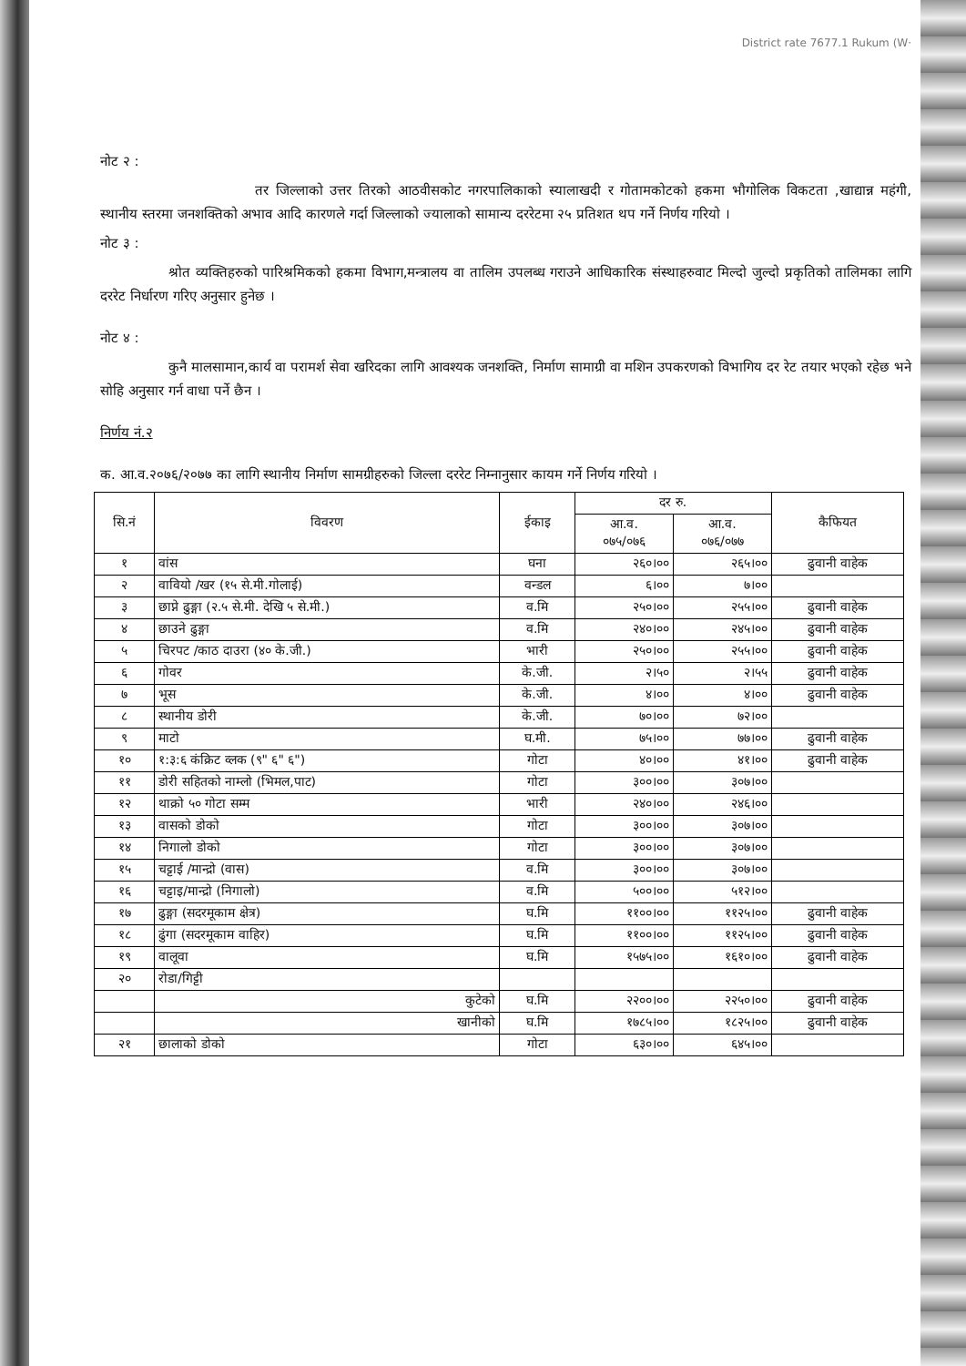District rate 7677.1 Rukum (W·
नोट २ :
तर जिल्लाको उत्तर तिरको आठवीसकोट नगरपालिकाको स्यालाखदी र गोतामकोटको हकमा भौगोलिक विकटता ,खाद्यान्न महंगी, स्थानीय स्तरमा जनशक्तिको अभाव आदि कारणले गर्दा जिल्लाको ज्यालाको सामान्य दररेटमा २५ प्रतिशत थप गर्ने निर्णय गरियो ।
नोट ३ :
श्रोत व्यक्तिहरुको पारिश्रमिकको हकमा विभाग,मन्त्रालय वा तालिम उपलब्ध गराउने आधिकारिक संस्थाहरुवाट मिल्दो जुल्दो प्रकृतिको तालिमका लागि दररेट निर्धारण गरिए अनुसार हुनेछ ।
नोट ४ :
कुनै मालसामान,कार्य वा परामर्श सेवा खरिदका लागि आवश्यक जनशक्ति, निर्माण सामाग्री वा मशिन उपकरणको विभागिय दर रेट तयार भएको रहेछ भने सोहि अनुसार गर्न वाधा पर्ने छैन ।
निर्णय नं.२
क. आ.व.२०७६/२०७७ का लागि स्थानीय निर्माण सामग्रीहरुको जिल्ला दररेट निम्नानुसार कायम गर्ने निर्णय गरियो ।
| सि.नं | विवरण | ईकाइ | दर रु. | | कैफियत |
| --- | --- | --- | --- | --- | --- |
| | | | आ.व. ०७५/०७६ | आ.व. ०७६/०७७ | |
| १ | वांस | घना | २६०।०० | २६५।०० | ढुवानी वाहेक |
| २ | वावियो /खर (१५ से.मी.गोलाई) | वन्डल | ६।०० | ७।०० | |
| ३ | छाप्ने ढुङ्गा (२.५ से.मी. देखि ५ से.मी.) | व.मि | २५०।०० | २५५।०० | ढुवानी वाहेक |
| ४ | छाउने ढुङ्गा | व.मि | २४०।०० | २४५।०० | ढुवानी वाहेक |
| ५ | चिरपट /काठ दाउरा (४० के.जी.) | भारी | २५०।०० | २५५।०० | ढुवानी वाहेक |
| ६ | गोवर | के.जी. | २।५० | २।५५ | ढुवानी वाहेक |
| ७ | भूस | के.जी. | ४।०० | ४।०० | ढुवानी वाहेक |
| ८ | स्थानीय डोरी | के.जी. | ७०।०० | ७२।०० | |
| ९ | माटो | घ.मी. | ७५।०० | ७७।०० | ढुवानी वाहेक |
| १० | १:३:६ कंक्रिट व्लक (९" ६" ६") | गोटा | ४०।०० | ४१।०० | ढुवानी वाहेक |
| ११ | डोरी सहितको नाम्लो (भिमल,पाट) | गोटा | ३००।०० | ३०७।०० | |
| १२ | थाक्रो ५० गोटा सम्म | भारी | २४०।०० | २४६।०० | |
| १३ | वासको डोको | गोटा | ३००।०० | ३०७।०० | |
| १४ | निगालो डोको | गोटा | ३००।०० | ३०७।०० | |
| १५ | चट्टाई /मान्द्रो (वास) | व.मि | ३००।०० | ३०७।०० | |
| १६ | चट्टाइ/मान्द्रो (निगालो) | व.मि | ५००।०० | ५१२।०० | |
| १७ | ढुङ्गा (सदरमूकाम क्षेत्र) | घ.मि | ११००।०० | ११२५।०० | ढुवानी वाहेक |
| १८ | ढुंगा (सदरमूकाम वाहिर) | घ.मि | ११००।०० | ११२५।०० | ढुवानी वाहेक |
| १९ | वालूवा | घ.मि | १५७५।०० | १६१०।०० | ढुवानी वाहेक |
| २० | रोडा/गिट्टी | | | | |
| | कुटेको | घ.मि | २२००।०० | २२५०।०० | ढुवानी वाहेक |
| | खानीको | घ.मि | १७८५।०० | १८२५।०० | ढुवानी वाहेक |
| २१ | छालाको डोको | गोटा | ६३०।०० | ६४५।०० | |